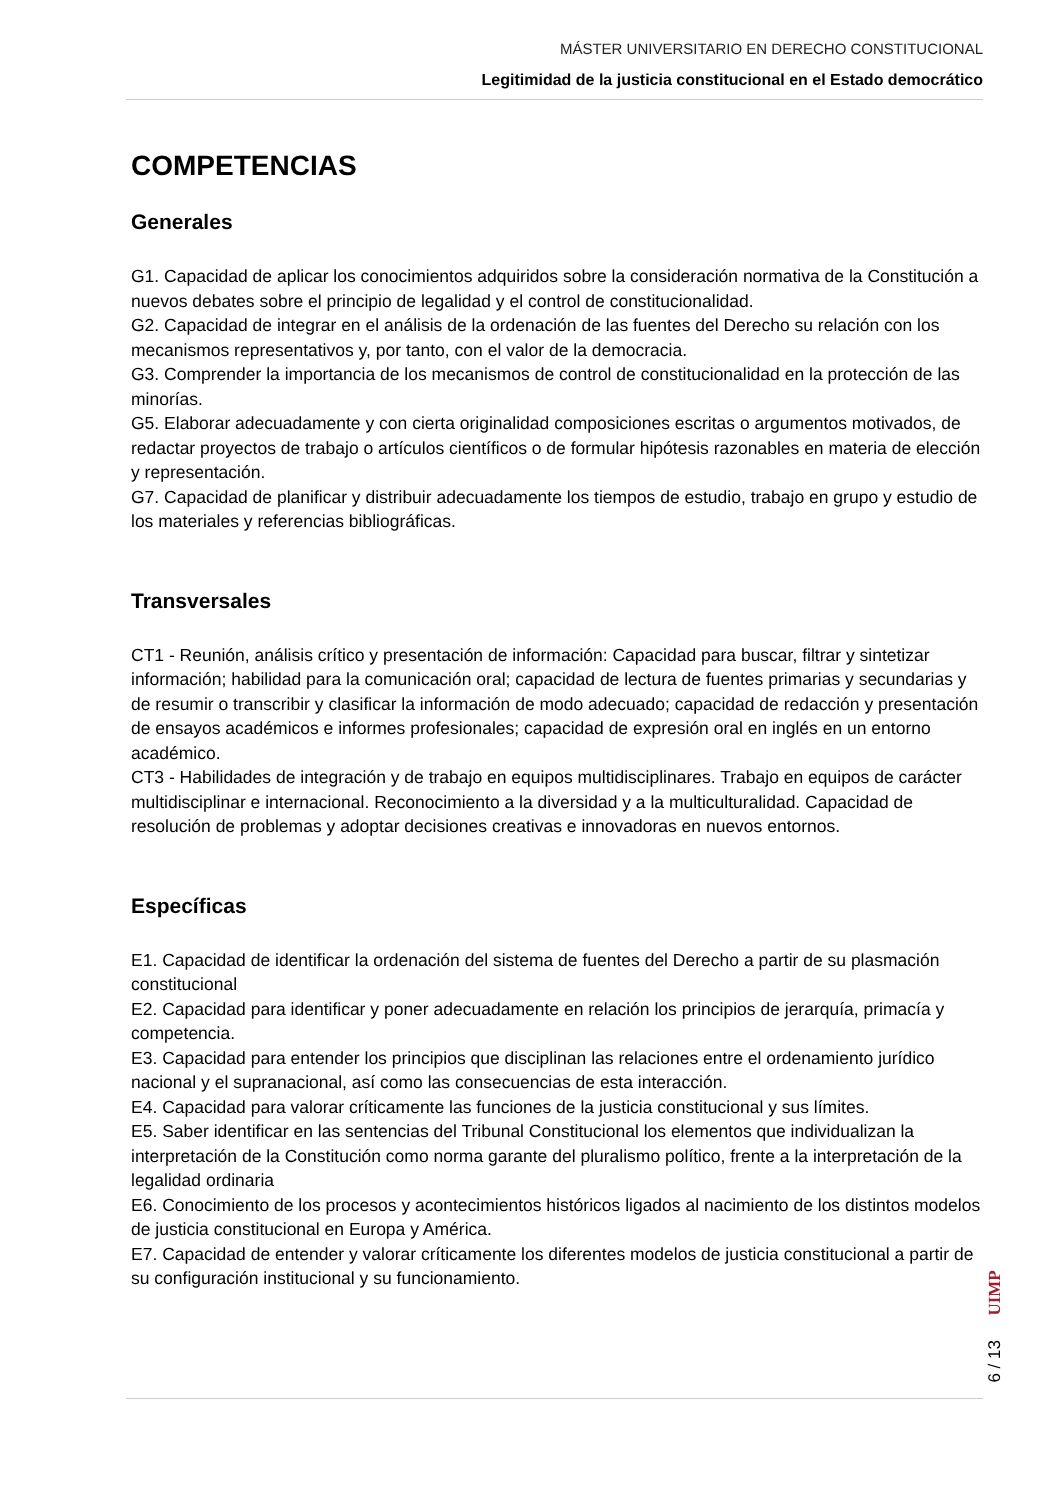MÁSTER UNIVERSITARIO EN DERECHO CONSTITUCIONAL
Legitimidad de la justicia constitucional en el Estado democrático
COMPETENCIAS
Generales
G1. Capacidad de aplicar los conocimientos adquiridos sobre la consideración normativa de la Constitución a nuevos debates sobre el principio de legalidad y el control de constitucionalidad.
G2. Capacidad de integrar en el análisis de la ordenación de las fuentes del Derecho su relación con los mecanismos representativos y, por tanto, con el valor de la democracia.
G3. Comprender la importancia de los mecanismos de control de constitucionalidad en la protección de las minorías.
G5. Elaborar adecuadamente y con cierta originalidad composiciones escritas o argumentos motivados, de redactar proyectos de trabajo o artículos científicos o de formular hipótesis razonables en materia de elección y representación.
G7. Capacidad de planificar y distribuir adecuadamente los tiempos de estudio, trabajo en grupo y estudio de los materiales y referencias bibliográficas.
Transversales
CT1 - Reunión, análisis crítico y presentación de información: Capacidad para buscar, filtrar y sintetizar información; habilidad para la comunicación oral; capacidad de lectura de fuentes primarias y secundarias y de resumir o transcribir y clasificar la información de modo adecuado; capacidad de redacción y presentación de ensayos académicos e informes profesionales; capacidad de expresión oral en inglés en un entorno académico.
CT3 - Habilidades de integración y de trabajo en equipos multidisciplinares. Trabajo en equipos de carácter multidisciplinar e internacional. Reconocimiento a la diversidad y a la multiculturalidad. Capacidad de resolución de problemas y adoptar decisiones creativas e innovadoras en nuevos entornos.
Específicas
E1. Capacidad de identificar la ordenación del sistema de fuentes del Derecho a partir de su plasmación constitucional
E2. Capacidad para identificar y poner adecuadamente en relación los principios de jerarquía, primacía y competencia.
E3. Capacidad para entender los principios que disciplinan las relaciones entre el ordenamiento jurídico nacional y el supranacional, así como las consecuencias de esta interacción.
E4. Capacidad para valorar críticamente las funciones de la justicia constitucional y sus límites.
E5. Saber identificar en las sentencias del Tribunal Constitucional los elementos que individualizan la interpretación de la Constitución como norma garante del pluralismo político, frente a la interpretación de la legalidad ordinaria
E6. Conocimiento de los procesos y acontecimientos históricos ligados al nacimiento de los distintos modelos de justicia constitucional en Europa y América.
E7. Capacidad de entender y valorar críticamente los diferentes modelos de justicia constitucional a partir de su configuración institucional y su funcionamiento.
6 / 13 UIMP